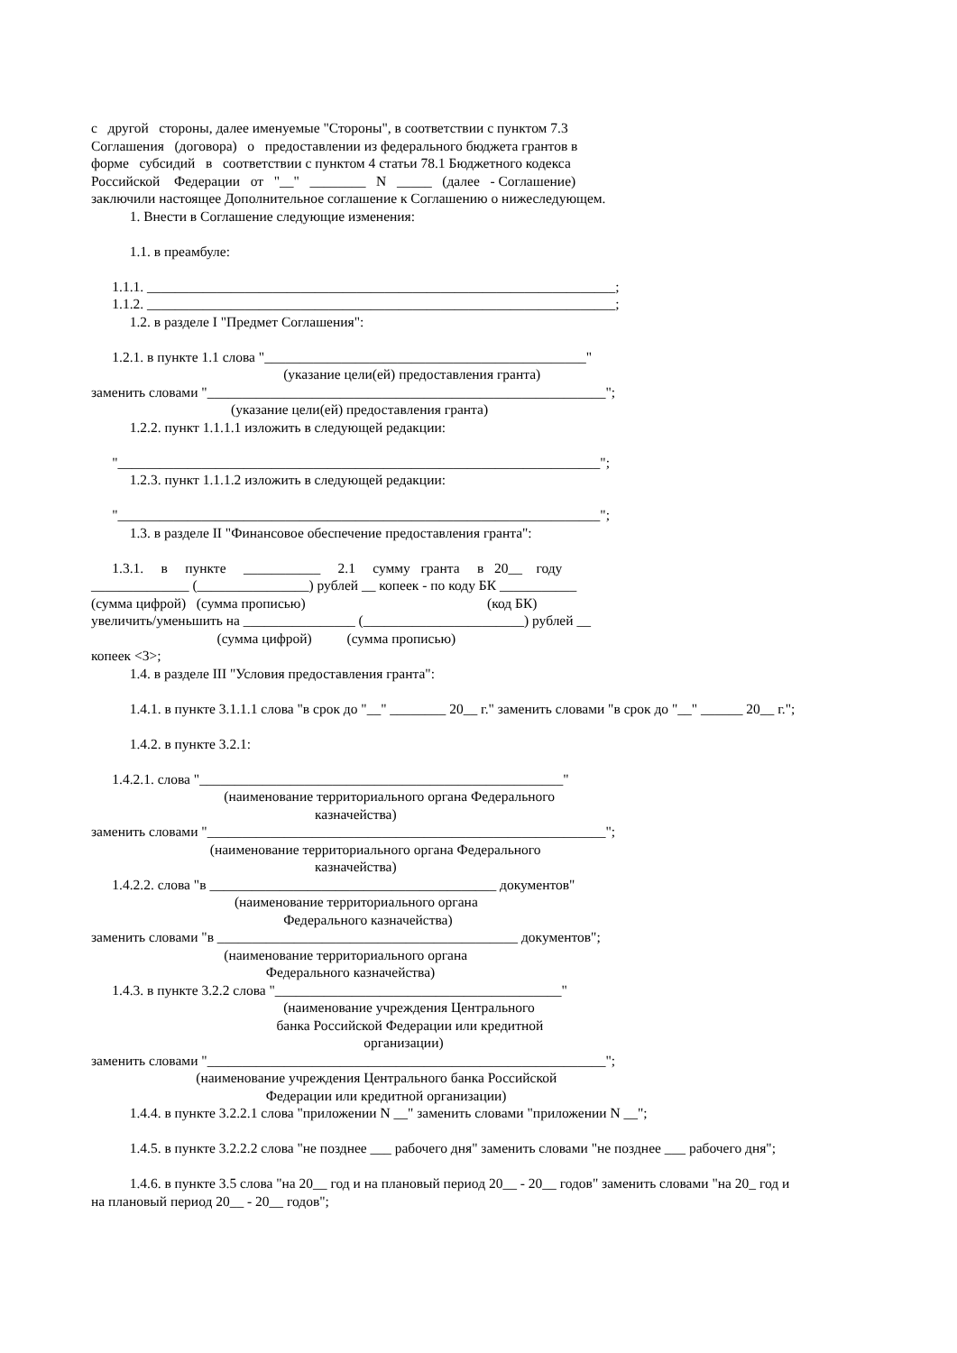с другой стороны, далее именуемые "Стороны", в соответствии с пунктом 7.3
Соглашения (договора) о предоставлении из федерального бюджета грантов в
форме субсидий в соответствии с пунктом 4 статьи 78.1 Бюджетного кодекса
Российской Федерации от "__" ________ N _____ (далее - Соглашение)
заключили настоящее Дополнительное соглашение к Соглашению о нижеследующем.
1. Внести в Соглашение следующие изменения:
1.1. в преамбуле:
1.1.1. ___________________________________________________________________;
1.1.2. ___________________________________________________________________;
1.2. в разделе I "Предмет Соглашения":
1.2.1. в пункте 1.1 слова "______________________________________________"
(указание цели(ей) предоставления гранта)
заменить словами "_________________________________________________________";
(указание цели(ей) предоставления гранта)
1.2.2. пункт 1.1.1.1 изложить в следующей редакции:
"_____________________________________________________________________";
1.2.3. пункт 1.1.1.2 изложить в следующей редакции:
"_____________________________________________________________________";
1.3. в разделе II "Финансовое обеспечение предоставления гранта":
1.3.1. в пункте ___________ 2.1 сумму гранта в 20__ году
______________ (________________) рублей __ копеек - по коду БК ___________
(сумма цифрой) (сумма прописью) (код БК)
увеличить/уменьшить на ________________ (_______________________) рублей __
(сумма цифрой) (сумма прописью)
копеек <3>;
1.4. в разделе III "Условия предоставления гранта":
1.4.1. в пункте 3.1.1.1 слова "в срок до "__" ________ 20__ г." заменить словами "в срок до "__" ______ 20__ г.";
1.4.2. в пункте 3.2.1:
1.4.2.1. слова "____________________________________________________"
(наименование территориального органа Федерального
казначейства)
заменить словами "_________________________________________________________";
(наименование территориального органа Федерального
казначейства)
1.4.2.2. слова "в _________________________________________ документов"
(наименование территориального органа
Федерального казначейства)
заменить словами "в ___________________________________________ документов";
(наименование территориального органа
Федерального казначейства)
1.4.3. в пункте 3.2.2 слова "_________________________________________"
(наименование учреждения Центрального
банка Российской Федерации или кредитной
организации)
заменить словами "_________________________________________________________";
(наименование учреждения Центрального банка Российской
Федерации или кредитной организации)
1.4.4. в пункте 3.2.2.1 слова "приложении N __" заменить словами "приложении N __";
1.4.5. в пункте 3.2.2.2 слова "не позднее ___ рабочего дня" заменить словами "не позднее ___ рабочего дня";
1.4.6. в пункте 3.5 слова "на 20__ год и на плановый период 20__ - 20__ годов" заменить словами "на 20_ год и
на плановый период 20__ - 20__ годов";